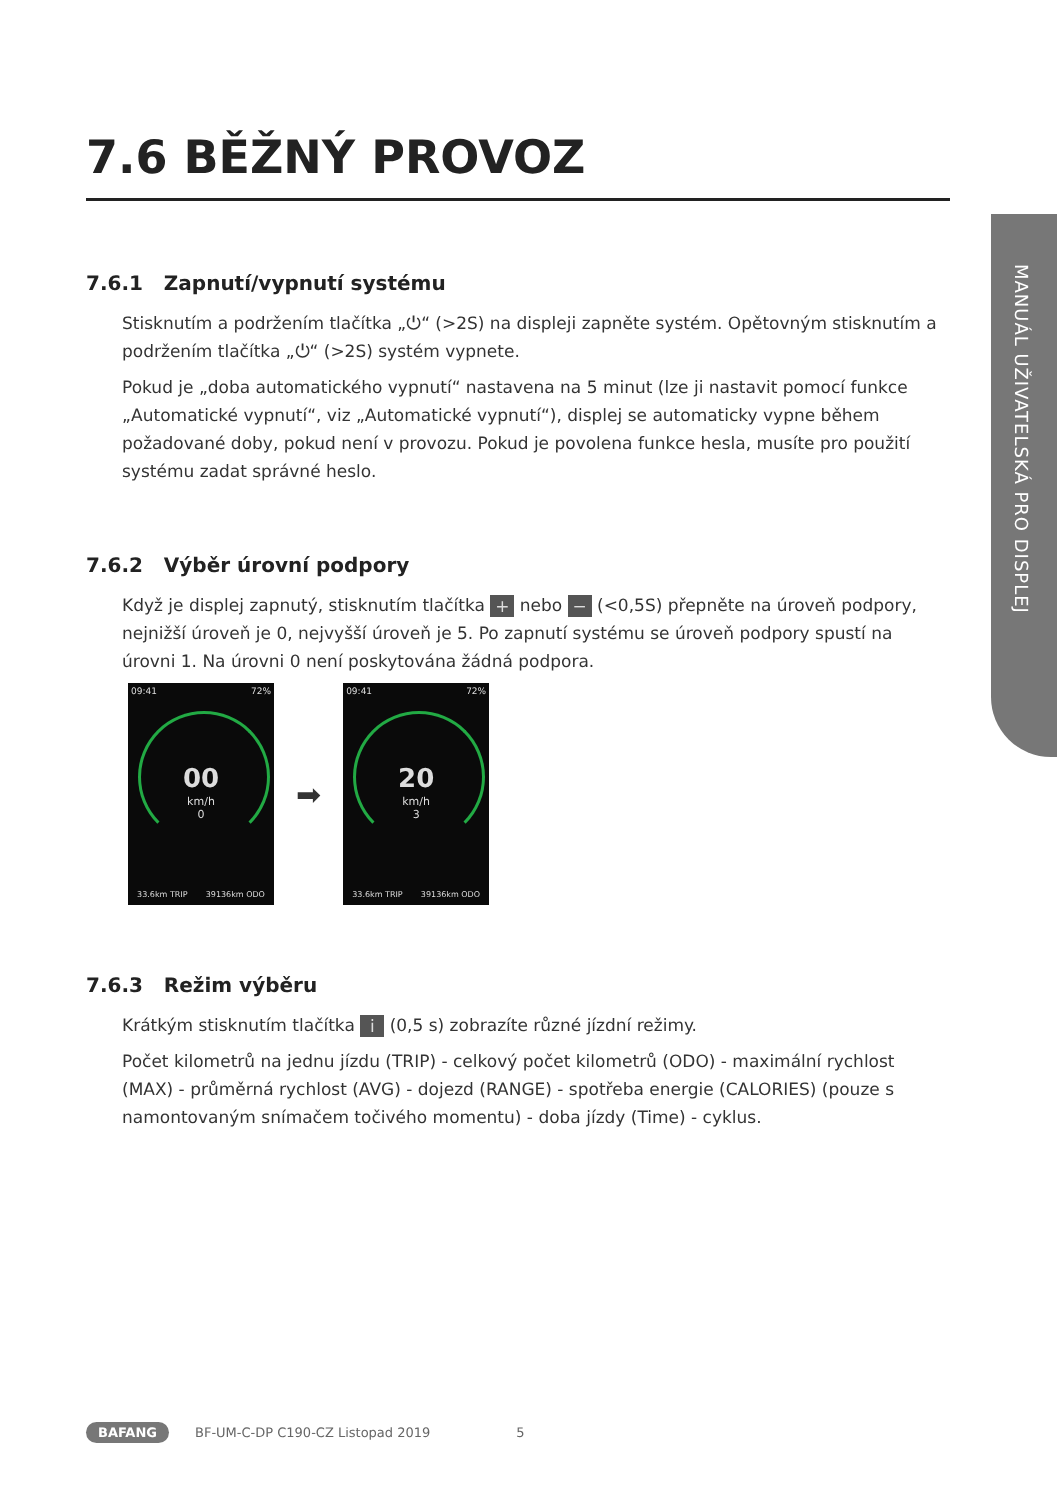MANUÁL UŽIVATELSKÁ PRO DISPLEJ
7.6 BĚŽNÝ PROVOZ
7.6.1 Zapnutí/vypnutí systému
Stisknutím a podržením tlačítka „⏻“ (>2S) na displeji zapněte systém. Opětovným stisknutím a podržením tlačítka „⏻“ (>2S) systém vypnete.
Pokud je „doba automatického vypnutí“ nastavena na 5 minut (lze ji nastavit pomocí funkce „Automatické vypnutí“, viz „Automatické vypnutí“), displej se automaticky vypne během požadované doby, pokud není v provozu. Pokud je povolena funkce hesla, musíte pro použití systému zadat správné heslo.
7.6.2 Výběr úrovní podpory
Když je displej zapnutý, stisknutím tlačítka + nebo − (<0,5S) přepněte na úroveň podpory, nejnižší úroveň je 0, nejvyšší úroveň je 5. Po zapnutí systému se úroveň podpory spustí na úrovni 1. Na úrovni 0 není poskytována žádná podpora.
09:41 72%
00
km/h
0
33.6km TRIP 39136km ODO
➡
09:41 72%
20
km/h
3
33.6km TRIP 39136km ODO
7.6.3 Režim výběru
Krátkým stisknutím tlačítka i (0,5 s) zobrazíte různé jízdní režimy.
Počet kilometrů na jednu jízdu (TRIP) - celkový počet kilometrů (ODO) - maximální rychlost (MAX) - průměrná rychlost (AVG) - dojezd (RANGE) - spotřeba energie (CALORIES) (pouze s namontovaným snímačem točivého momentu) - doba jízdy (Time) - cyklus.
BAFANG BF-UM-C-DP C190-CZ Listopad 2019 5